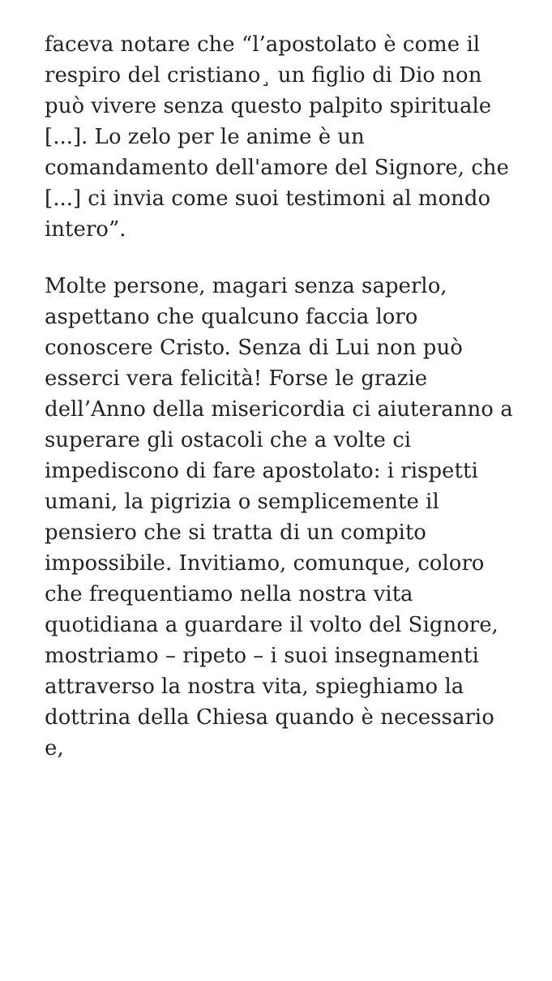faceva notare che “l’apostolato è come il respiro del cristiano¸ un figlio di Dio non può vivere senza questo palpito spirituale [...]. Lo zelo per le anime è un comandamento dell'amore del Signore, che [...] ci invia come suoi testimoni al mondo intero”.
Molte persone, magari senza saperlo, aspettano che qualcuno faccia loro conoscere Cristo. Senza di Lui non può esserci vera felicità! Forse le grazie dell’Anno della misericordia ci aiuteranno a superare gli ostacoli che a volte ci impediscono di fare apostolato: i rispetti umani, la pigrizia o semplicemente il pensiero che si tratta di un compito impossibile. Invitiamo, comunque, coloro che frequentiamo nella nostra vita quotidiana a guardare il volto del Signore, mostriamo – ripeto – i suoi insegnamenti attraverso la nostra vita, spieghiamo la dottrina della Chiesa quando è necessario e,